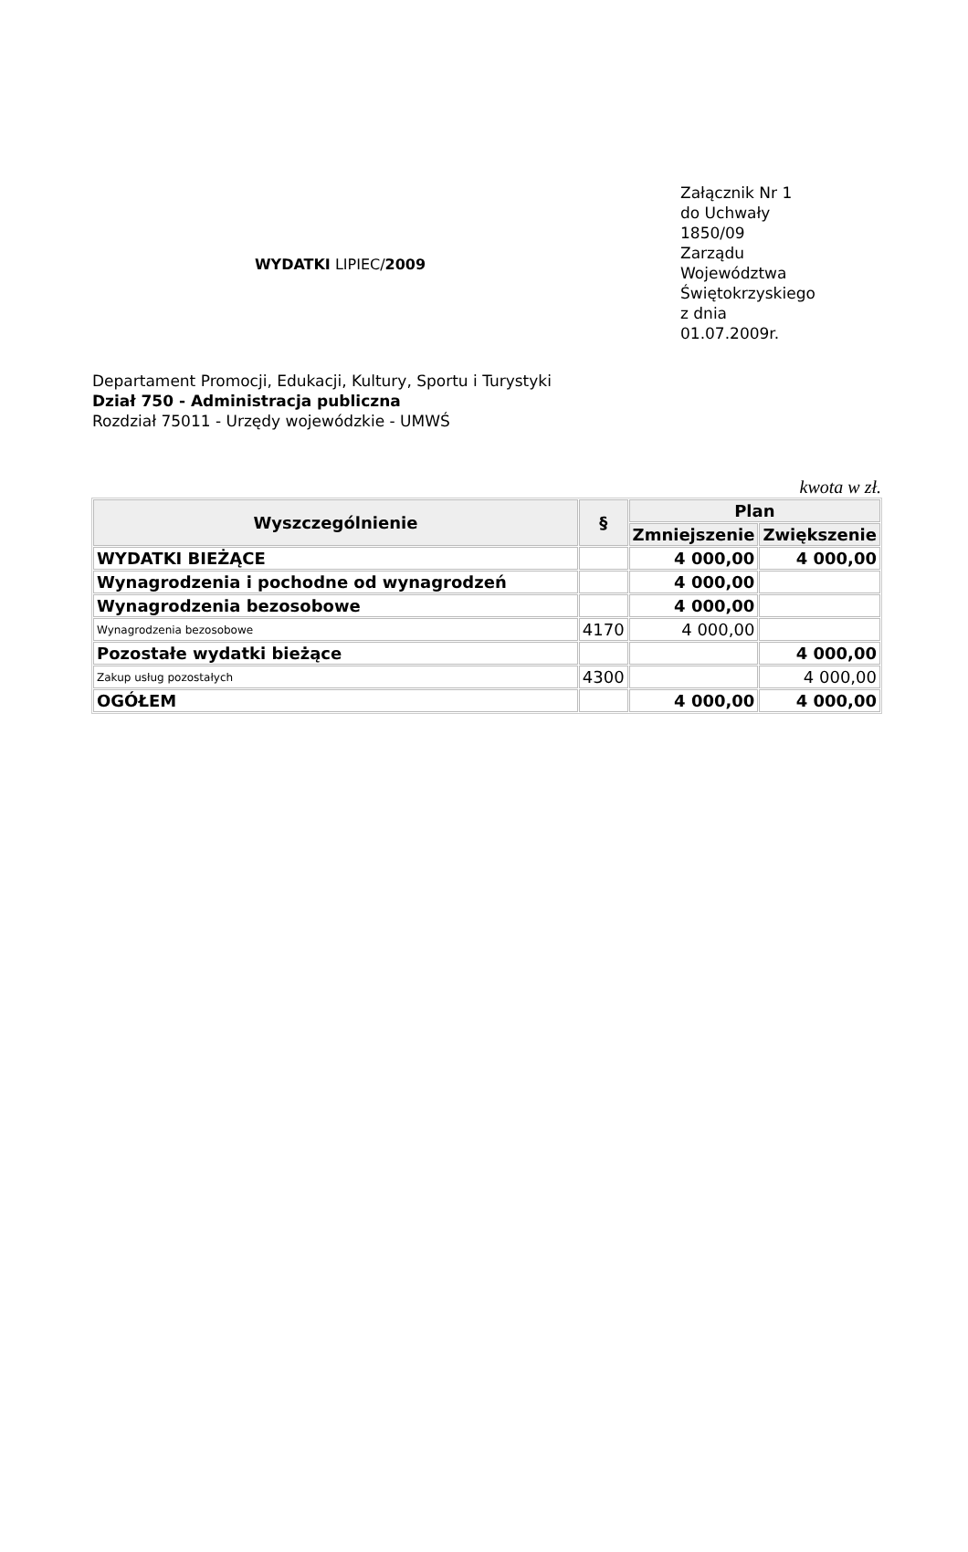WYDATKI LIPIEC/2009
Załącznik Nr 1
do Uchwały
1850/09
Zarządu
Województwa
Świętokrzyskiego
z dnia
01.07.2009r.
Departament Promocji, Edukacji, Kultury, Sportu i Turystyki
Dział 750 - Administracja publiczna
Rozdział 75011 - Urzędy wojewódzkie - UMWŚ
kwota w zł.
| Wyszczególnienie | § | Plan | |
| --- | --- | --- | --- |
| | | Zmniejszenie | Zwiększenie |
| WYDATKI BIEŻĄCE | | 4 000,00 | 4 000,00 |
| Wynagrodzenia i pochodne od wynagrodzeń | | 4 000,00 | |
| Wynagrodzenia bezosobowe | | 4 000,00 | |
| Wynagrodzenia bezosobowe | 4170 | 4 000,00 | |
| Pozostałe wydatki bieżące | | | 4 000,00 |
| Zakup usług pozostałych | 4300 | | 4 000,00 |
| OGÓŁEM | | 4 000,00 | 4 000,00 |